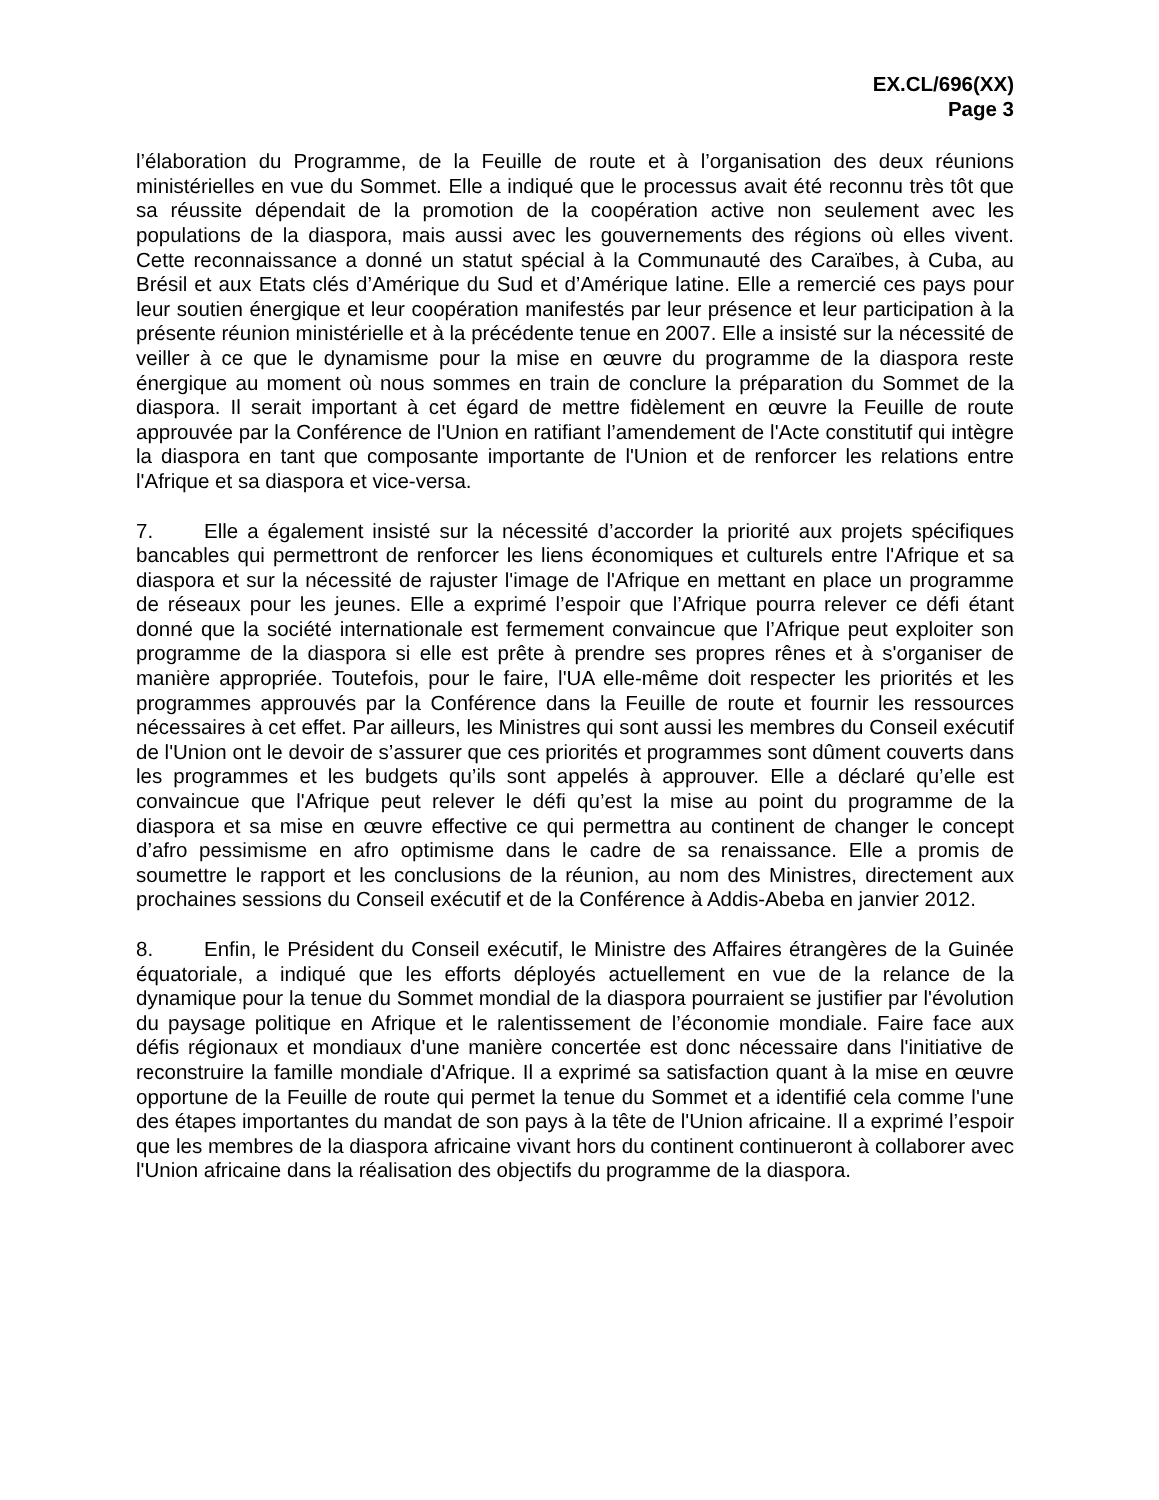EX.CL/696(XX)
Page 3
l’élaboration du Programme, de la Feuille de route et à l’organisation des deux réunions ministérielles en vue du Sommet. Elle a indiqué que le processus avait été reconnu très tôt que sa réussite dépendait de la promotion de la coopération active non seulement avec les populations de la diaspora, mais aussi avec les gouvernements des régions où elles vivent. Cette reconnaissance a donné un statut spécial à la Communauté des Caraïbes, à Cuba, au Brésil et aux Etats clés d’Amérique du Sud et d’Amérique latine. Elle a remercié ces pays pour leur soutien énergique et leur coopération manifestés par leur présence et leur participation à la présente réunion ministérielle et à la précédente tenue en 2007. Elle a insisté sur la nécessité de veiller à ce que le dynamisme pour la mise en œuvre du programme de la diaspora reste énergique au moment où nous sommes en train de conclure la préparation du Sommet de la diaspora. Il serait important à cet égard de mettre fidèlement en œuvre la Feuille de route approuvée par la Conférence de l'Union en ratifiant l’amendement de l'Acte constitutif qui intègre la diaspora en tant que composante importante de l'Union et de renforcer les relations entre l'Afrique et sa diaspora et vice-versa.
7. Elle a également insisté sur la nécessité d’accorder la priorité aux projets spécifiques bancables qui permettront de renforcer les liens économiques et culturels entre l'Afrique et sa diaspora et sur la nécessité de rajuster l'image de l'Afrique en mettant en place un programme de réseaux pour les jeunes. Elle a exprimé l’espoir que l’Afrique pourra relever ce défi étant donné que la société internationale est fermement convaincue que l’Afrique peut exploiter son programme de la diaspora si elle est prête à prendre ses propres rênes et à s'organiser de manière appropriée. Toutefois, pour le faire, l'UA elle-même doit respecter les priorités et les programmes approuvés par la Conférence dans la Feuille de route et fournir les ressources nécessaires à cet effet. Par ailleurs, les Ministres qui sont aussi les membres du Conseil exécutif de l'Union ont le devoir de s’assurer que ces priorités et programmes sont dûment couverts dans les programmes et les budgets qu’ils sont appelés à approuver. Elle a déclaré qu’elle est convaincue que l'Afrique peut relever le défi qu’est la mise au point du programme de la diaspora et sa mise en œuvre effective ce qui permettra au continent de changer le concept d’afro pessimisme en afro optimisme dans le cadre de sa renaissance. Elle a promis de soumettre le rapport et les conclusions de la réunion, au nom des Ministres, directement aux prochaines sessions du Conseil exécutif et de la Conférence à Addis-Abeba en janvier 2012.
8. Enfin, le Président du Conseil exécutif, le Ministre des Affaires étrangères de la Guinée équatoriale, a indiqué que les efforts déployés actuellement en vue de la relance de la dynamique pour la tenue du Sommet mondial de la diaspora pourraient se justifier par l'évolution du paysage politique en Afrique et le ralentissement de l’économie mondiale. Faire face aux défis régionaux et mondiaux d'une manière concertée est donc nécessaire dans l'initiative de reconstruire la famille mondiale d'Afrique. Il a exprimé sa satisfaction quant à la mise en œuvre opportune de la Feuille de route qui permet la tenue du Sommet et a identifié cela comme l'une des étapes importantes du mandat de son pays à la tête de l'Union africaine. Il a exprimé l’espoir que les membres de la diaspora africaine vivant hors du continent continueront à collaborer avec l'Union africaine dans la réalisation des objectifs du programme de la diaspora.